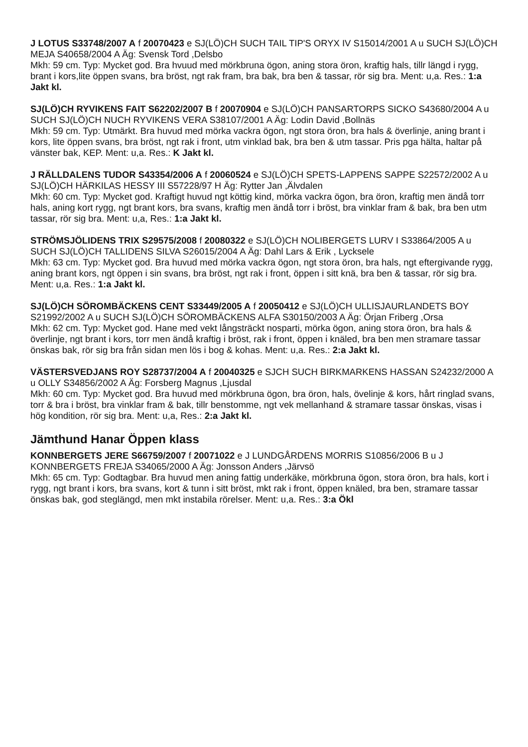J LOTUS S33748/2007 A f 20070423 e SJ(LÖ)CH SUCH TAIL TIP'S ORYX IV S15014/2001 A u SUCH SJ(LÖ)CH MEJA S40658/2004 A Äg: Svensk Tord ,Delsbo
Mkh: 59 cm. Typ: Mycket god. Bra hvuud med mörkbruna ögon, aning stora öron, kraftig hals, tillr längd i rygg, brant i kors,lite öppen svans, bra bröst, ngt rak fram, bra bak, bra ben & tassar, rör sig bra. Ment: u,a. Res.: 1:a Jakt kl.
SJ(LÖ)CH RYVIKENS FAIT S62202/2007 B f 20070904 e SJ(LÖ)CH PANSARTORPS SICKO S43680/2004 A u SUCH SJ(LÖ)CH NUCH RYVIKENS VERA S38107/2001 A Äg: Lodin David ,Bollnäs
Mkh: 59 cm. Typ: Utmärkt. Bra huvud med mörka vackra ögon, ngt stora öron, bra hals & överlinje, aning brant i kors, lite öppen svans, bra bröst, ngt rak i front, utm vinklad bak, bra ben & utm tassar. Pris pga hälta, haltar på vänster bak, KEP. Ment: u,a. Res.: K Jakt kl.
J RÄLLDALENS TUDOR S43354/2006 A f 20060524 e SJ(LÖ)CH SPETS-LAPPENS SAPPE S22572/2002 A u SJ(LÖ)CH HÄRKILAS HESSY III S57228/97 H Äg: Rytter Jan ,Älvdalen
Mkh: 60 cm. Typ: Mycket god. Kraftigt huvud ngt köttig kind, mörka vackra ögon, bra öron, kraftig men ändå torr hals, aning kort rygg, ngt brant kors, bra svans, kraftig men ändå torr i bröst, bra vinklar fram & bak, bra ben utm tassar, rör sig bra. Ment: u,a, Res.: 1:a Jakt kl.
STRÖMSJÖLIDENS TRIX S29575/2008 f 20080322 e SJ(LÖ)CH NOLIBERGETS LURV I S33864/2005 A u SUCH SJ(LÖ)CH TALLIDENS SILVA S26015/2004 A Äg: Dahl Lars & Erik , Lycksele
Mkh: 63 cm. Typ: Mycket god. Bra huvud med mörka vackra ögon, ngt stora öron, bra hals, ngt eftergivande rygg, aning brant kors, ngt öppen i sin svans, bra bröst, ngt rak i front, öppen i sitt knä, bra ben & tassar, rör sig bra. Ment: u,a. Res.: 1:a Jakt kl.
SJ(LÖ)CH SÖROMBÄCKENS CENT S33449/2005 A f 20050412 e SJ(LÖ)CH ULLISJAURLANDETS BOY S21992/2002 A u SUCH SJ(LÖ)CH SÖROMBÄCKENS ALFA S30150/2003 A Äg: Örjan Friberg ,Orsa
Mkh: 62 cm. Typ: Mycket god. Hane med vekt långsträckt nosparti, mörka ögon, aning stora öron, bra hals & överlinje, ngt brant i kors, torr men ändå kraftig i bröst, rak i front, öppen i knäled, bra ben men stramare tassar önskas bak, rör sig bra från sidan men lös i bog & kohas. Ment: u,a. Res.: 2:a Jakt kl.
VÄSTERSVEDJANS ROY S28737/2004 A f 20040325 e SJCH SUCH BIRKMARKENS HASSAN S24232/2000 A u OLLY S34856/2002 A Äg: Forsberg Magnus ,Ljusdal
Mkh: 60 cm. Typ: Mycket god. Bra huvud med mörkbruna ögon, bra öron, hals, övelinje & kors, hårt ringlad svans, torr & bra i bröst, bra vinklar fram & bak, tillr benstomme, ngt vek mellanhand & stramare tassar önskas, visas i hög kondition, rör sig bra. Ment: u,a, Res.: 2:a Jakt kl.
Jämthund Hanar Öppen klass
KONNBERGETS JERE S66759/2007 f 20071022 e J LUNDGÅRDENS MORRIS S10856/2006 B u J KONNBERGETS FREJA S34065/2000 A Äg: Jonsson Anders ,Järvsö
Mkh: 65 cm. Typ: Godtagbar. Bra huvud men aning fattig underkäke, mörkbruna ögon, stora öron, bra hals, kort i rygg, ngt brant i kors, bra svans, kort & tunn i sitt bröst, mkt rak i front, öppen knäled, bra ben, stramare tassar önskas bak, god steglängd, men mkt instabila rörelser. Ment: u,a. Res.: 3:a Ökl